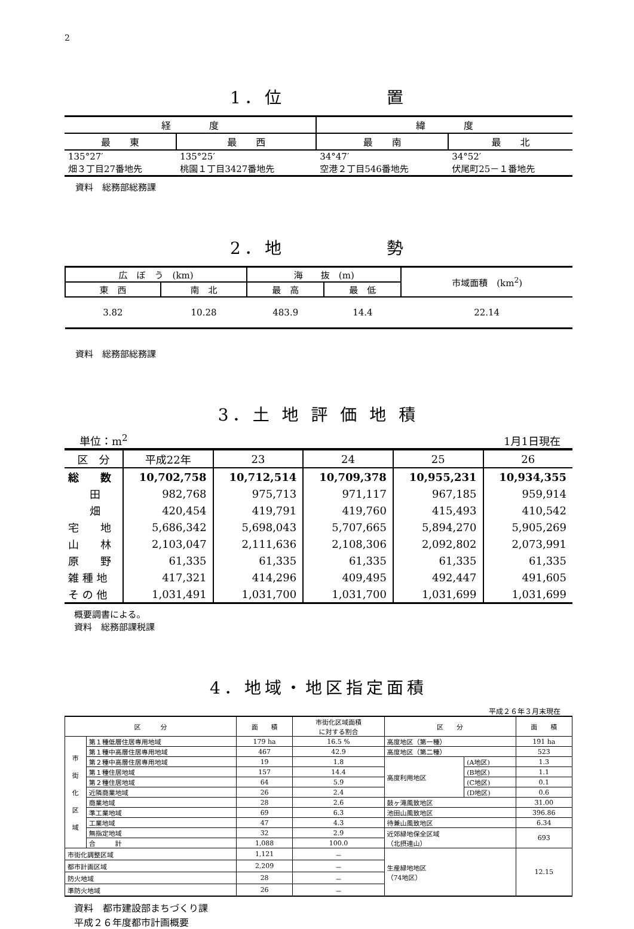2
1．位　　　　　置
| 経 度 | | 緯 度 | |
| --- | --- | --- | --- |
| 最 東 | 最 西 | 最 南 | 最 北 |
| 135°27′ 畑３丁目27番地先 | 135°25′ 桃園１丁目3427番地先 | 34°47′ 空港２丁目546番地先 | 34°52′ 伏尾町25－１番地先 |
資料　総務部総務課
2．地　　　　　勢
| 広 ぼ う (km) | | 海 抜 (m) | | 市域面積 (km<sup>2</sup>) |
| --- | --- | --- | --- | --- |
| 東 西 | 南 北 | 最 高 | 最 低 | |
| 3.82 | 10.28 | 483.9 | 14.4 | 22.14 |
資料　総務部総務課
3．土 地 評 価 地 積
単位：m<sup>2</sup> 1月1日現在
| 区 分 | 平成22年 | 23 | 24 | 25 | 26 |
| --- | --- | --- | --- | --- | --- |
| 総 数 | 10,702,758 | 10,712,514 | 10,709,378 | 10,955,231 | 10,934,355 |
| 田 | 982,768 | 975,713 | 971,117 | 967,185 | 959,914 |
| 畑 | 420,454 | 419,791 | 419,760 | 415,493 | 410,542 |
| 宅 地 | 5,686,342 | 5,698,043 | 5,707,665 | 5,894,270 | 5,905,269 |
| 山 林 | 2,103,047 | 2,111,636 | 2,108,306 | 2,092,802 | 2,073,991 |
| 原 野 | 61,335 | 61,335 | 61,335 | 61,335 | 61,335 |
| 雑 種 地 | 417,321 | 414,296 | 409,495 | 492,447 | 491,605 |
| そ の 他 | 1,031,491 | 1,031,700 | 1,031,700 | 1,031,699 | 1,031,699 |
概要調書による。
資料　総務部課税課
4．地域・地区指定面積
平成２６年３月末現在
| 区 分 | | 面 積 | 市街化区域面積 に対する割合 | 区 分 | | 面 積 |
| --- | --- | --- | --- | --- | --- | --- |
| 市 街 化 区 域 | 第１種低層住居専用地域 | 179 ha | 16.5 % | 高度地区（第一種） | | 191 ha |
| | 第１種中高層住居専用地域 | 467 | 42.9 | 高度地区（第二種） | | 523 |
| | 第２種中高層住居専用地域 | 19 | 1.8 | 高度利用地区 | (A地区) | 1.3 |
| | 第１種住居地域 | 157 | 14.4 | | (B地区) | 1.1 |
| | 第２種住居地域 | 64 | 5.9 | | (C地区) | 0.1 |
| | 近隣商業地域 | 26 | 2.4 | | (D地区) | 0.6 |
| | 商業地域 | 28 | 2.6 | 鼓ヶ滝風致地区 | | 31.00 |
| | 準工業地域 | 69 | 6.3 | 池田山風致地区 | | 396.86 |
| | 工業地域 | 47 | 4.3 | 待兼山風致地区 | | 6.34 |
| | 無指定地域 | 32 | 2.9 | 近郊緑地保全区域 （北摂連山） | | 693 |
| | 合 計 | 1,088 | 100.0 | | | |
| 市街化調整区域 | | 1,121 | － | 生産緑地地区 （74地区） | | 12.15 |
| 都市計画区域 | | 2,209 | － | | | |
| 防火地域 | | 28 | － | | | |
| 準防火地域 | | 26 | － | | | |
資料　都市建設部まちづくり課
平成２６年度都市計画概要